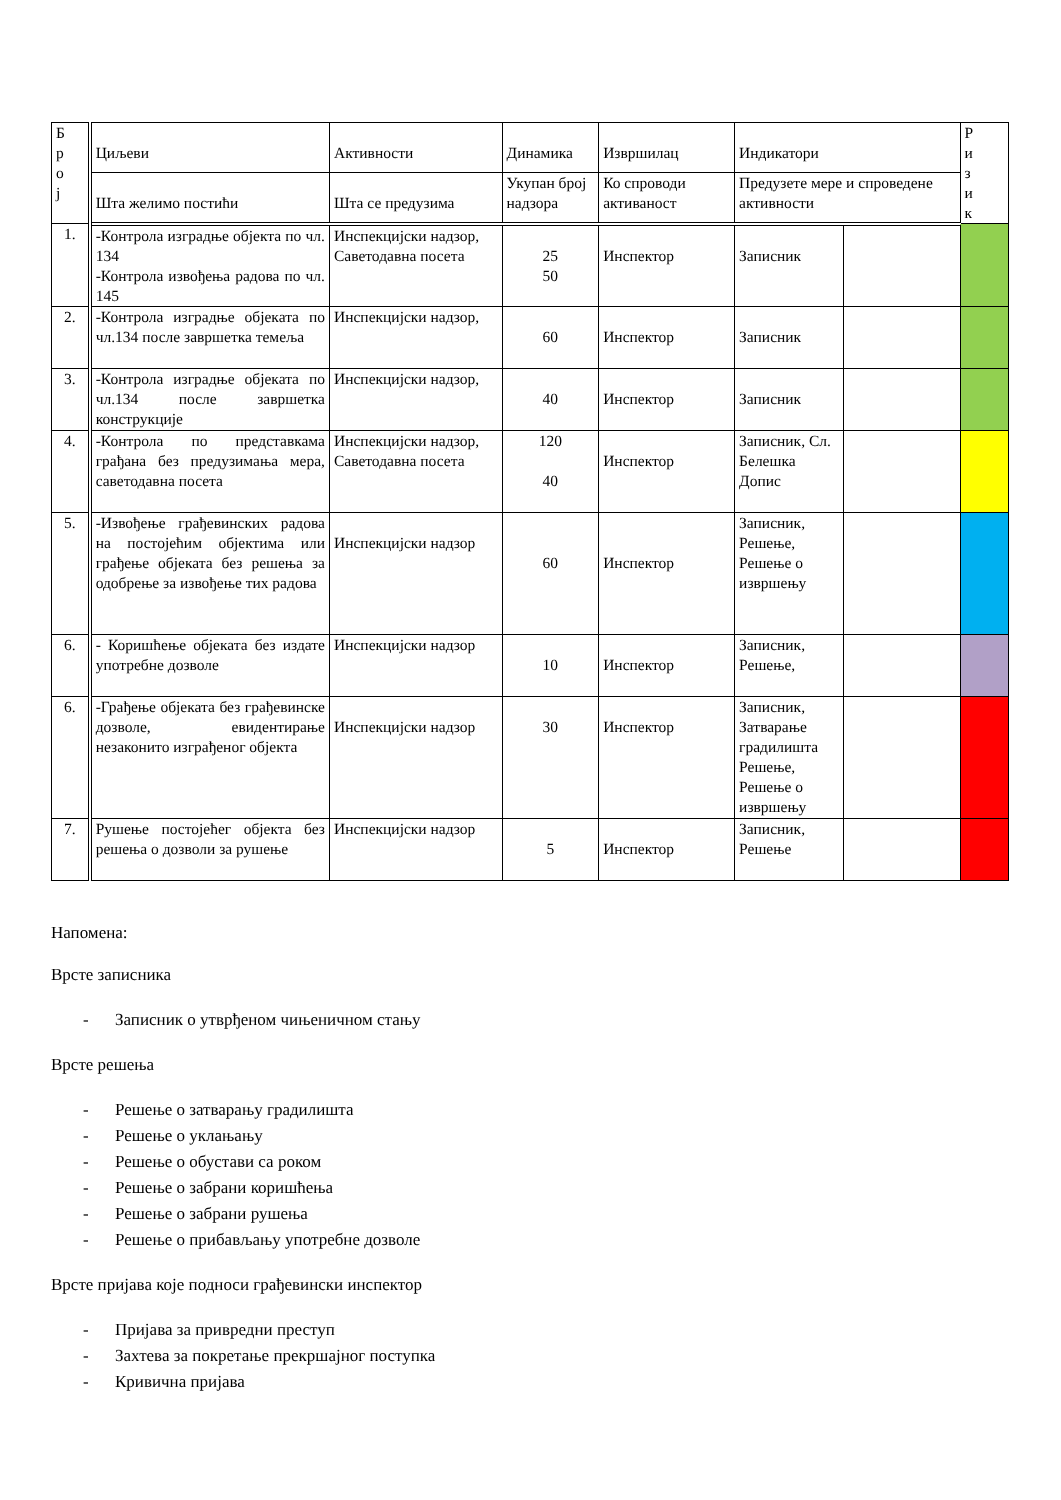| Б р о ј | Циљеви | Активности | Динамика | Извршилац | Индикатори | | Р и з и к |
| --- | --- | --- | --- | --- | --- | --- | --- |
| | Шта желимо постићи | Шта се предузима | Укупан број надзора | Ко спроводи активаност | Предузете мере и спроведене активности | | |
| 1. | -Контрола изградње објекта по чл. 134 -Контрола извођења радова по чл. 145 | Инспекцијски надзор, Саветодавна посета | 25 50 | Инспектор | Записник | | |
| 2. | -Контрола изградње објеката по чл.134 после завршетка темеља | Инспекцијски надзор, | 60 | Инспектор | Записник | | |
| 3. | -Контрола изградње објеката по чл.134 после завршетка конструкције | Инспекцијски надзор, | 40 | Инспектор | Записник | | |
| 4. | -Контрола по представкама грађана без предузимања мера, саветодавна посета | Инспекцијски надзор, Саветодавна посета | 120 40 | Инспектор | Записник, Сл. Белешка Допис | | |
| 5. | -Извођење грађевинских радова на постојећим објектима или грађење објеката без решења за одобрење за извођење тих радова | Инспекцијски надзор | 60 | Инспектор | Записник, Решење, Решење о извршењу | | |
| 6. | - Коришћење објеката без издате употребне дозволе | Инспекцијски надзор | 10 | Инспектор | Записник, Решење, | | |
| 6. | -Грађење објеката без грађевинске дозволе, евидентирање незаконито изграђеног објекта | Инспекцијски надзор | 30 | Инспектор | Записник, Затварање градилишта Решење, Решење о извршењу | | |
| 7. | Рушење постојећег објекта без решења о дозволи за рушење | Инспекцијски надзор | 5 | Инспектор | Записник, Решење | | |
Напомена:
Врсте записника
- Записник о утврђеном чињеничном стању
Врсте решења
- Решење о затварању градилишта
- Решење о уклањању
- Решење о обустави са роком
- Решење о забрани коришћења
- Решење о забрани рушења
- Решење о прибављању употребне дозволе
Врсте пријава које подноси грађевински инспектор
- Пријава за привредни преступ
- Захтева за покретање прекршајног поступка
- Кривична пријава